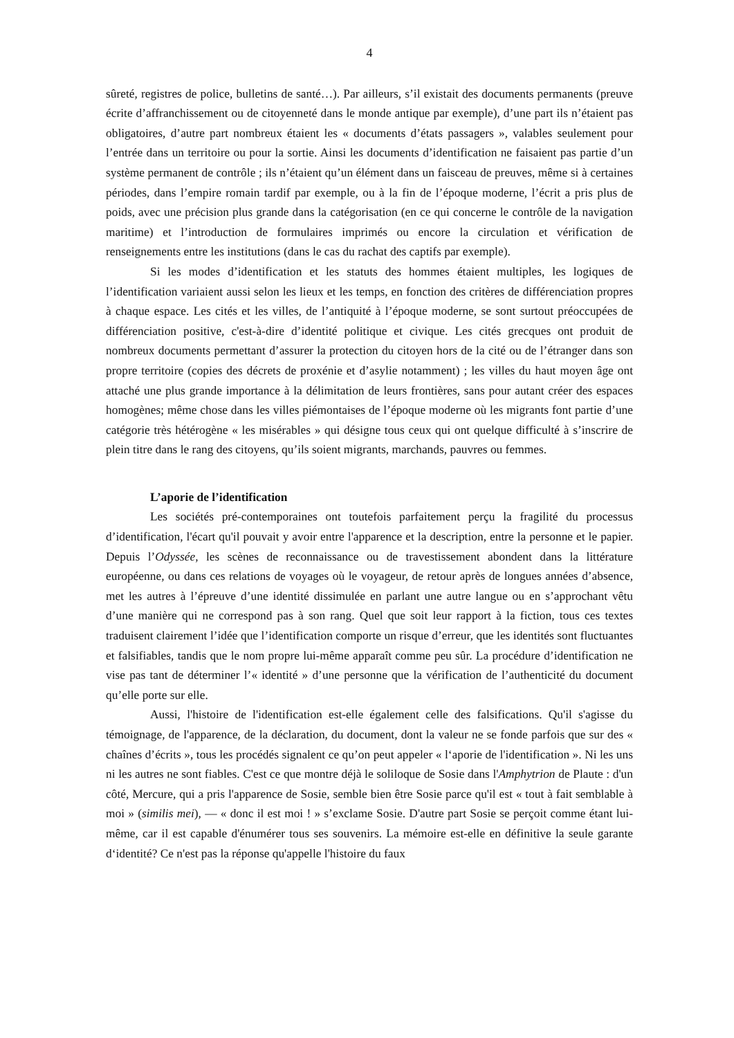4
sûreté, registres de police, bulletins de santé…). Par ailleurs, s’il existait des documents permanents (preuve écrite d’affranchissement ou de citoyenneté dans le monde antique par exemple), d’une part ils n’étaient pas obligatoires, d’autre part nombreux étaient les « documents d’états passagers », valables seulement pour l’entrée dans un territoire ou pour la sortie. Ainsi les documents d’identification ne faisaient pas partie d’un système permanent de contrôle ; ils n’étaient qu’un élément dans un faisceau de preuves, même si à certaines périodes, dans l’empire romain tardif par exemple, ou à la fin de l’époque moderne, l’écrit a pris plus de poids, avec une précision plus grande dans la catégorisation (en ce qui concerne le contrôle de la navigation maritime) et l’introduction de formulaires imprimés ou encore la circulation et vérification de renseignements entre les institutions (dans le cas du rachat des captifs par exemple).
Si les modes d’identification et les statuts des hommes étaient multiples, les logiques de l’identification variaient aussi selon les lieux et les temps, en fonction des critères de différenciation propres à chaque espace. Les cités et les villes, de l’antiquité à l’époque moderne, se sont surtout préoccupées de différenciation positive, c'est-à-dire d’identité politique et civique. Les cités grecques ont produit de nombreux documents permettant d’assurer la protection du citoyen hors de la cité ou de l’étranger dans son propre territoire (copies des décrets de proxénie et d’asylie notamment) ; les villes du haut moyen âge ont attaché une plus grande importance à la délimitation de leurs frontières, sans pour autant créer des espaces homogènes; même chose dans les villes piémontaises de l’époque moderne où les migrants font partie d’une catégorie très hétérogène « les misérables » qui désigne tous ceux qui ont quelque difficulté à s’inscrire de plein titre dans le rang des citoyens, qu’ils soient migrants, marchands, pauvres ou femmes.
L’aporie de l’identification
Les sociétés pré-contemporaines ont toutefois parfaitement perçu la fragilité du processus d’identification, l'écart qu'il pouvait y avoir entre l'apparence et la description, entre la personne et le papier. Depuis l’Odyssée, les scènes de reconnaissance ou de travestissement abondent dans la littérature européenne, ou dans ces relations de voyages où le voyageur, de retour après de longues années d’absence, met les autres à l’épreuve d’une identité dissimulée en parlant une autre langue ou en s’approchant vêtu d’une manière qui ne correspond pas à son rang. Quel que soit leur rapport à la fiction, tous ces textes traduisent clairement l’idée que l’identification comporte un risque d’erreur, que les identités sont fluctuantes et falsifiables, tandis que le nom propre lui-même apparaît comme peu sûr. La procédure d’identification ne vise pas tant de déterminer l’« identité » d’une personne que la vérification de l’authenticité du document qu’elle porte sur elle.
Aussi, l'histoire de l'identification est-elle également celle des falsifications. Qu'il s'agisse du témoignage, de l'apparence, de la déclaration, du document, dont la valeur ne se fonde parfois que sur des « chaînes d’écrits », tous les procédés signalent ce qu’on peut appeler « l‘aporie de l'identification ». Ni les uns ni les autres ne sont fiables. C'est ce que montre déjà le soliloque de Sosie dans l'Amphytrion de Plaute : d'un côté, Mercure, qui a pris l'apparence de Sosie, semble bien être Sosie parce qu'il est « tout à fait semblable à moi » (similis mei), — « donc il est moi ! » s’exclame Sosie. D'autre part Sosie se perçoit comme étant lui-même, car il est capable d'énumérer tous ses souvenirs. La mémoire est-elle en définitive la seule garante d‘identité? Ce n'est pas la réponse qu'appelle l'histoire du faux